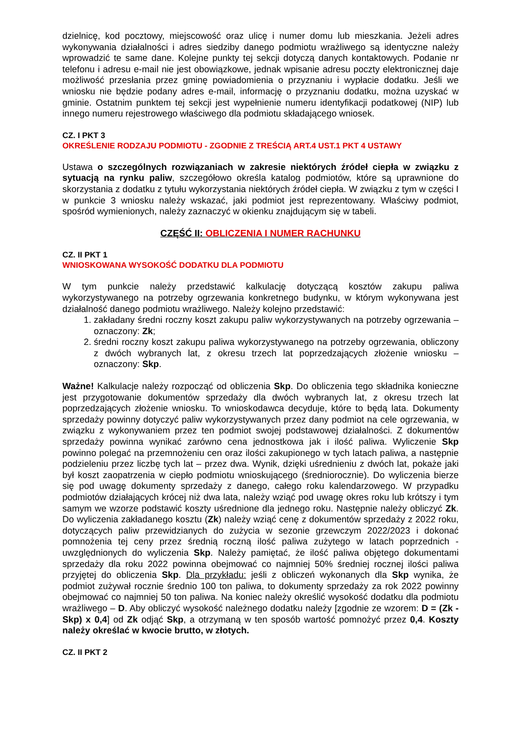dzielnicę, kod pocztowy, miejscowość oraz ulicę i numer domu lub mieszkania. Jeżeli adres wykonywania działalności i adres siedziby danego podmiotu wrażliwego są identyczne należy wprowadzić te same dane. Kolejne punkty tej sekcji dotyczą danych kontaktowych. Podanie nr telefonu i adresu e-mail nie jest obowiązkowe, jednak wpisanie adresu poczty elektronicznej daje możliwość przesłania przez gminę powiadomienia o przyznaniu i wypłacie dodatku. Jeśli we wniosku nie będzie podany adres e-mail, informację o przyznaniu dodatku, można uzyskać w gminie. Ostatnim punktem tej sekcji jest wypełnienie numeru identyfikacji podatkowej (NIP) lub innego numeru rejestrowego właściwego dla podmiotu składającego wniosek.
CZ. I PKT 3
OKREŚLENIE RODZAJU PODMIOTU - ZGODNIE Z TREŚCIĄ ART.4 UST.1 PKT 4 USTAWY
Ustawa o szczególnych rozwiązaniach w zakresie niektórych źródeł ciepła w związku z sytuacją na rynku paliw, szczegółowo określa katalog podmiotów, które są uprawnione do skorzystania z dodatku z tytułu wykorzystania niektórych źródeł ciepła. W związku z tym w części I w punkcie 3 wniosku należy wskazać, jaki podmiot jest reprezentowany. Właściwy podmiot, spośród wymienionych, należy zaznaczyć w okienku znajdującym się w tabeli.
CZĘŚĆ II: OBLICZENIA I NUMER RACHUNKU
CZ. II PKT 1
WNIOSKOWANA WYSOKOŚĆ DODATKU DLA PODMIOTU
W tym punkcie należy przedstawić kalkulację dotyczącą kosztów zakupu paliwa wykorzystywanego na potrzeby ogrzewania konkretnego budynku, w którym wykonywana jest działalność danego podmiotu wrażliwego. Należy kolejno przedstawić:
1. zakładany średni roczny koszt zakupu paliw wykorzystywanych na potrzeby ogrzewania – oznaczony: Zk;
2. średni roczny koszt zakupu paliwa wykorzystywanego na potrzeby ogrzewania, obliczony z dwóch wybranych lat, z okresu trzech lat poprzedzających złożenie wniosku – oznaczony: Skp.
Ważne! Kalkulacje należy rozpocząć od obliczenia Skp. Do obliczenia tego składnika konieczne jest przygotowanie dokumentów sprzedaży dla dwóch wybranych lat, z okresu trzech lat poprzedzających złożenie wniosku. To wnioskodawca decyduje, które to będą lata. Dokumenty sprzedaży powinny dotyczyć paliw wykorzystywanych przez dany podmiot na cele ogrzewania, w związku z wykonywaniem przez ten podmiot swojej podstawowej działalności. Z dokumentów sprzedaży powinna wynikać zarówno cena jednostkowa jak i ilość paliwa. Wyliczenie Skp powinno polegać na przemnożeniu cen oraz ilości zakupionego w tych latach paliwa, a następnie podzieleniu przez liczbę tych lat – przez dwa. Wynik, dzięki uśrednieniu z dwóch lat, pokaże jaki był koszt zaopatrzenia w ciepło podmiotu wnioskującego (średniorocznie). Do wyliczenia bierze się pod uwagę dokumenty sprzedaży z danego, całego roku kalendarzowego. W przypadku podmiotów działających krócej niż dwa lata, należy wziąć pod uwagę okres roku lub krótszy i tym samym we wzorze podstawić koszty uśrednione dla jednego roku. Następnie należy obliczyć Zk. Do wyliczenia zakładanego kosztu (Zk) należy wziąć cenę z dokumentów sprzedaży z 2022 roku, dotyczących paliw przewidzianych do zużycia w sezonie grzewczym 2022/2023 i dokonać pomnożenia tej ceny przez średnią roczną ilość paliwa zużytego w latach poprzednich - uwzględnionych do wyliczenia Skp. Należy pamiętać, że ilość paliwa objętego dokumentami sprzedaży dla roku 2022 powinna obejmować co najmniej 50% średniej rocznej ilości paliwa przyjętej do obliczenia Skp. Dla przykładu: jeśli z obliczeń wykonanych dla Skp wynika, że podmiot zużywał rocznie średnio 100 ton paliwa, to dokumenty sprzedaży za rok 2022 powinny obejmować co najmniej 50 ton paliwa. Na koniec należy określić wysokość dodatku dla podmiotu wrażliwego – D. Aby obliczyć wysokość należnego dodatku należy [zgodnie ze wzorem: D = (Zk - Skp) x 0,4] od Zk odjąć Skp, a otrzymaną w ten sposób wartość pomnożyć przez 0,4. Koszty należy określać w kwocie brutto, w złotych.
CZ. II PKT 2